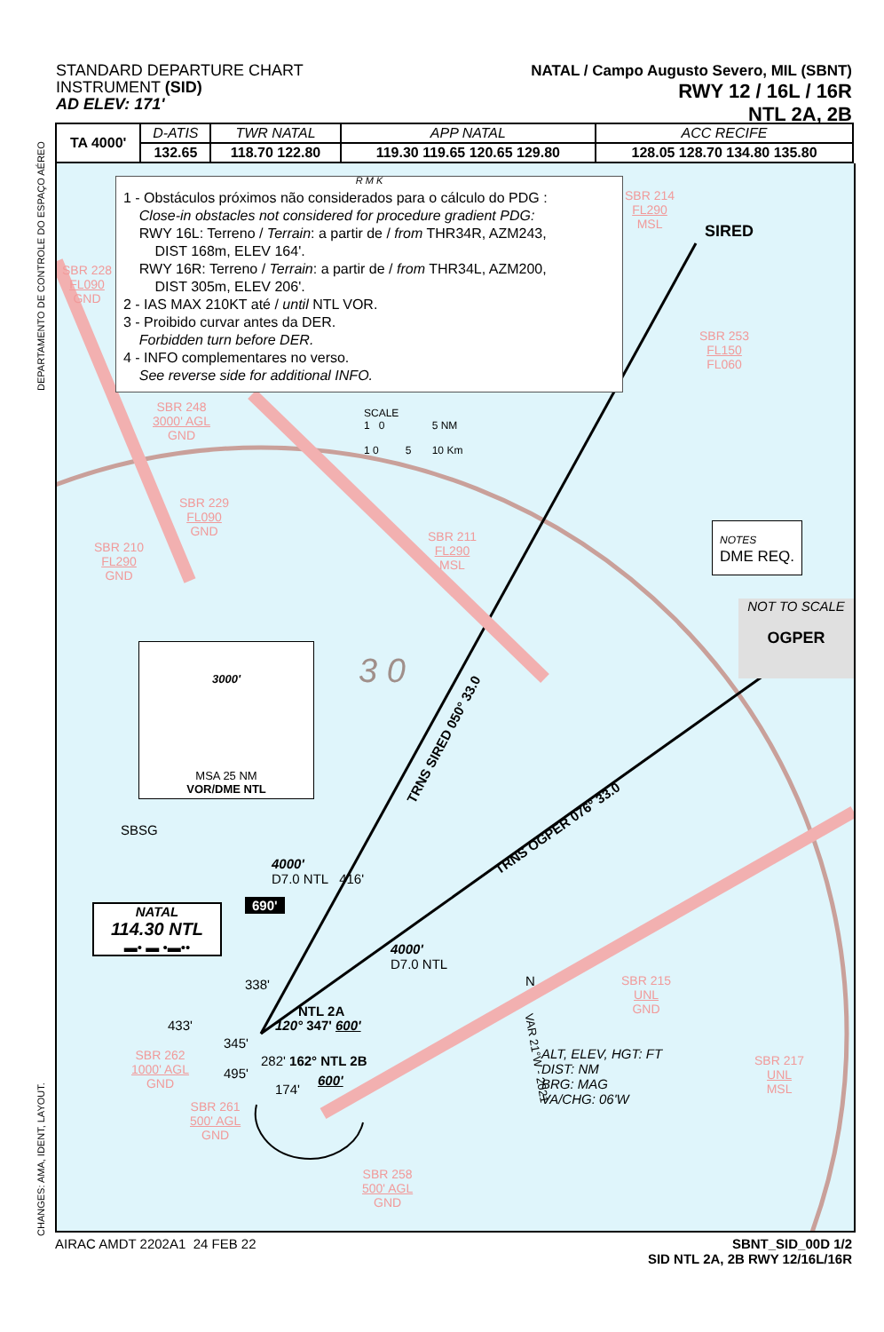STANDARD DEPARTURE CHART
INSTRUMENT (SID)
AD ELEV: 171'
NATAL / Campo Augusto Severo, MIL (SBNT)
RWY 12 / 16L / 16R
NTL 2A, 2B
| TA 4000' | D-ATIS | TWR NATAL | APP NATAL | ACC RECIFE |
| | 132.65 | 118.70 122.80 | 119.30 119.65 120.65 129.80 | 128.05 128.70 134.80 135.80 |
R M K
1 - Obstáculos próximos não considerados para o cálculo do PDG :
Close-in obstacles not considered for procedure gradient PDG:
RWY 16L: Terreno / Terrain: a partir de / from THR34R, AZM243,
DIST 168m, ELEV 164'.
RWY 16R: Terreno / Terrain: a partir de / from THR34L, AZM200,
DIST 305m, ELEV 206'.
2 - IAS MAX 210KT até / until NTL VOR.
3 - Proibido curvar antes da DER.
Forbidden turn before DER.
4 - INFO complementares no verso.
See reverse side for additional INFO.
SBR 214
FL290
MSL
SIRED
SBR 228
FL090
GND
SBR 253
FL150
FL060
SBR 248
3000' AGL
GND
SCALE
1 0 5 NM
1 0 5 10 Km
SBR 229
FL090
GND
NOTES
DME REQ.
SBR 211
FL290
MSL
SBR 210
FL290
GND
NOT TO SCALE
OGPER
3000'
MSA 25 NM
VOR/DME NTL
3 0
TRNS SIRED 050° 33.0
TRNS OGPER 076° 33.0
SBSG
4000'
D7.0 NTL 416'
NATAL
114.30 NTL
▬• ▬ •▬••
690'
4000'
D7.0 NTL
338'
SBR 215
UNL
GND
N
NTL 2A
433' 120° 347' 600'
345'
VAR 21°W - 2021
ALT, ELEV, HGT: FT
DIST: NM
BRG: MAG
VA/CHG: 06'W
SBR 262
1000' AGL
GND
282' 162° NTL 2B
SBR 217
UNL
MSL
495' 600'
174'
SBR 261
500' AGL
GND
SBR 258
500' AGL
GND
AIRAC AMDT 2202A1 24 FEB 22 SBNT_SID_00D 1/2
SID NTL 2A, 2B RWY 12/16L/16R
DEPARTAMENTO DE CONTROLE DO ESPAÇO AÉREO
CHANGES: AMA, IDENT, LAYOUT.